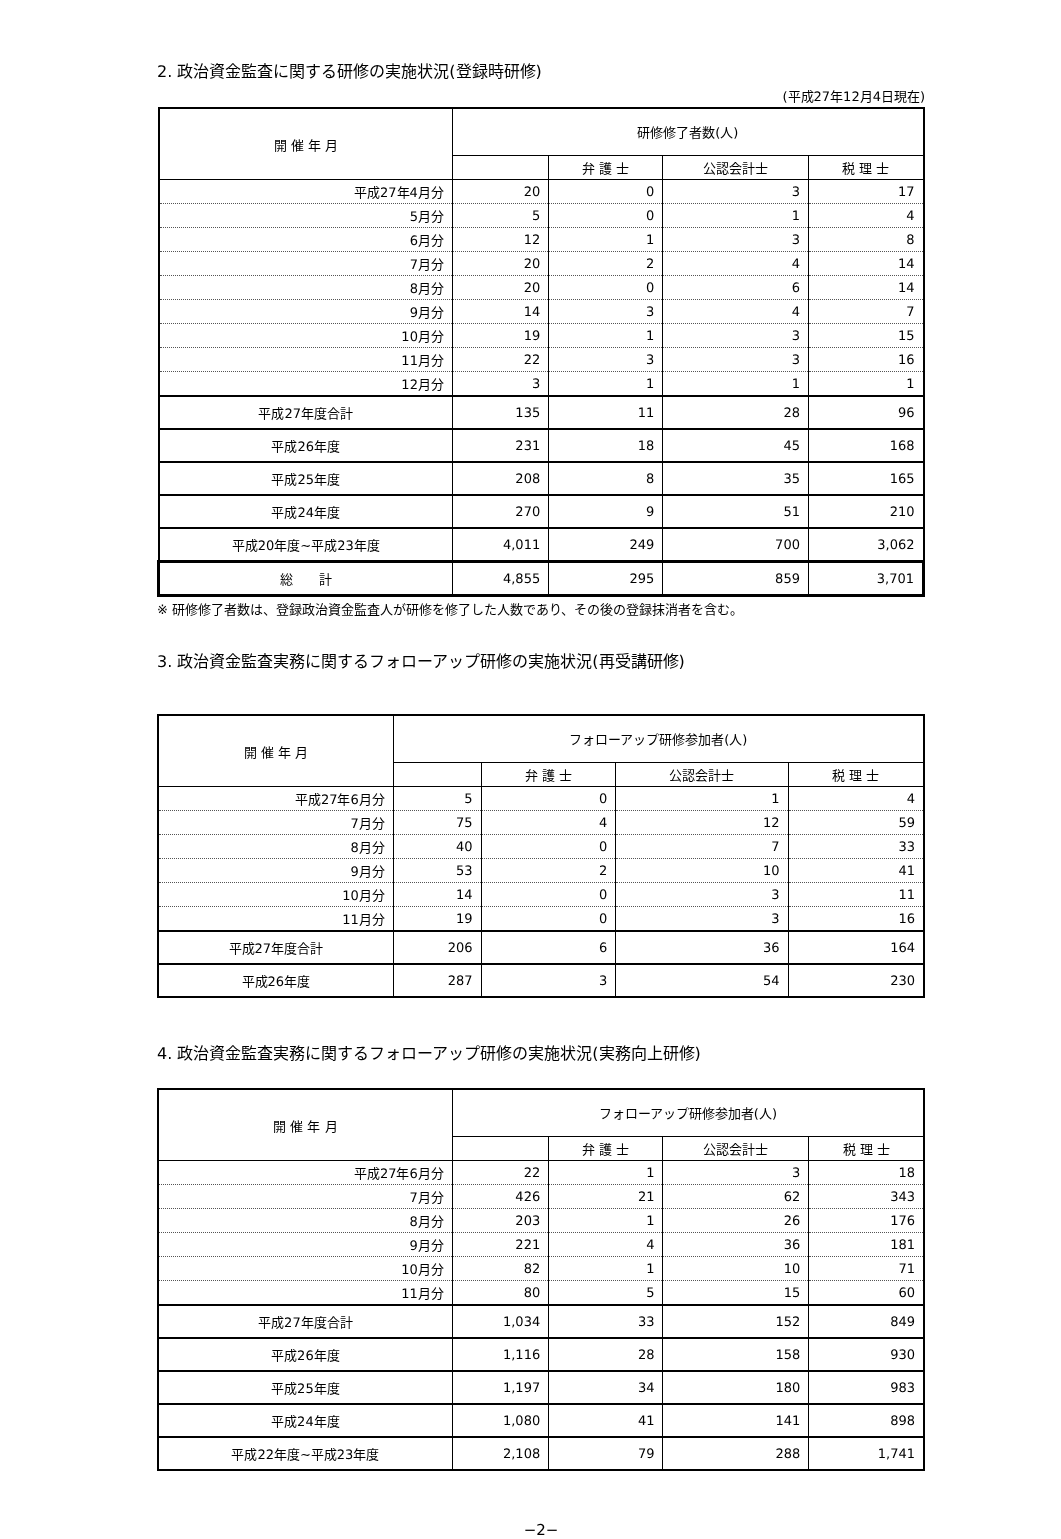2. 政治資金監査に関する研修の実施状況(登録時研修)
(平成27年12月4日現在)
| 開 催 年 月 | 研修修了者数(人) | | | |
| --- | --- | --- | --- | --- |
| | | 弁 護 士 | 公認会計士 | 税 理 士 |
| 平成27年4月分 | 20 | 0 | 3 | 17 |
| 5月分 | 5 | 0 | 1 | 4 |
| 6月分 | 12 | 1 | 3 | 8 |
| 7月分 | 20 | 2 | 4 | 14 |
| 8月分 | 20 | 0 | 6 | 14 |
| 9月分 | 14 | 3 | 4 | 7 |
| 10月分 | 19 | 1 | 3 | 15 |
| 11月分 | 22 | 3 | 3 | 16 |
| 12月分 | 3 | 1 | 1 | 1 |
| 平成27年度合計 | 135 | 11 | 28 | 96 |
| 平成26年度 | 231 | 18 | 45 | 168 |
| 平成25年度 | 208 | 8 | 35 | 165 |
| 平成24年度 | 270 | 9 | 51 | 210 |
| 平成20年度~平成23年度 | 4,011 | 249 | 700 | 3,062 |
| 総 計 | 4,855 | 295 | 859 | 3,701 |
※ 研修修了者数は、登録政治資金監査人が研修を修了した人数であり、その後の登録抹消者を含む。
3. 政治資金監査実務に関するフォローアップ研修の実施状況(再受講研修)
| 開 催 年 月 | フォローアップ研修参加者(人) | | | |
| --- | --- | --- | --- | --- |
| | | 弁 護 士 | 公認会計士 | 税 理 士 |
| 平成27年6月分 | 5 | 0 | 1 | 4 |
| 7月分 | 75 | 4 | 12 | 59 |
| 8月分 | 40 | 0 | 7 | 33 |
| 9月分 | 53 | 2 | 10 | 41 |
| 10月分 | 14 | 0 | 3 | 11 |
| 11月分 | 19 | 0 | 3 | 16 |
| 平成27年度合計 | 206 | 6 | 36 | 164 |
| 平成26年度 | 287 | 3 | 54 | 230 |
4. 政治資金監査実務に関するフォローアップ研修の実施状況(実務向上研修)
| 開 催 年 月 | フォローアップ研修参加者(人) | | | |
| --- | --- | --- | --- | --- |
| | | 弁 護 士 | 公認会計士 | 税 理 士 |
| 平成27年6月分 | 22 | 1 | 3 | 18 |
| 7月分 | 426 | 21 | 62 | 343 |
| 8月分 | 203 | 1 | 26 | 176 |
| 9月分 | 221 | 4 | 36 | 181 |
| 10月分 | 82 | 1 | 10 | 71 |
| 11月分 | 80 | 5 | 15 | 60 |
| 平成27年度合計 | 1,034 | 33 | 152 | 849 |
| 平成26年度 | 1,116 | 28 | 158 | 930 |
| 平成25年度 | 1,197 | 34 | 180 | 983 |
| 平成24年度 | 1,080 | 41 | 141 | 898 |
| 平成22年度~平成23年度 | 2,108 | 79 | 288 | 1,741 |
−2−